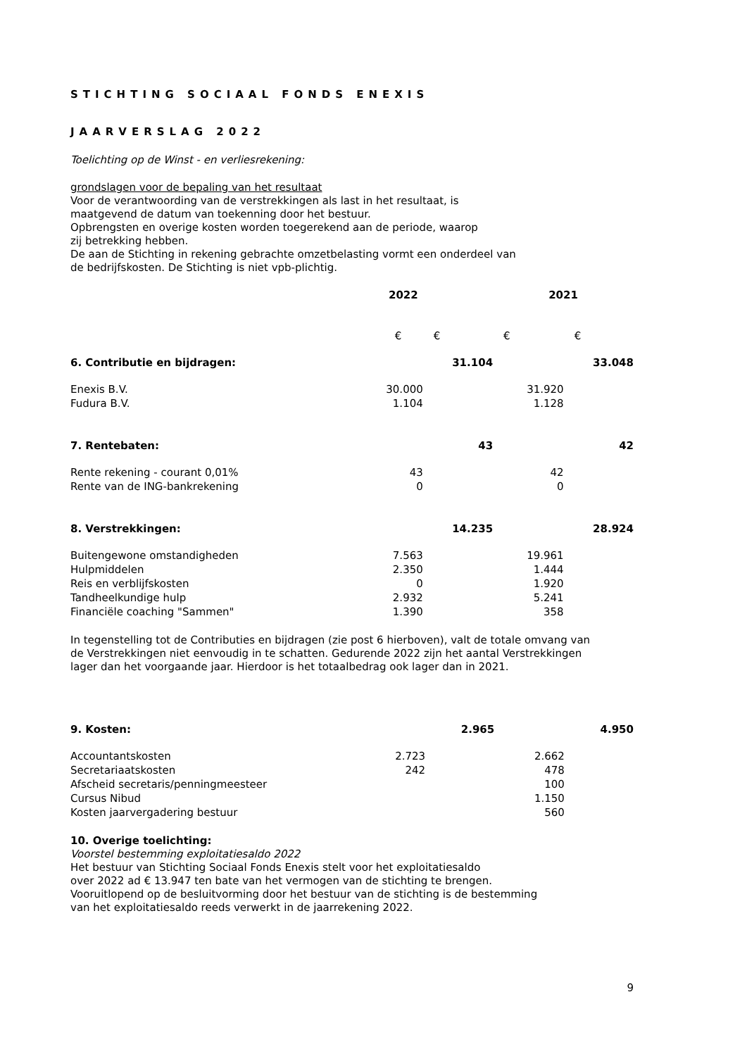STICHTING SOCIAAL FONDS ENEXIS
JAARVERSLAG 2022
Toelichting op de Winst - en verliesrekening:
grondslagen voor de bepaling van het resultaat
Voor de verantwoording van de verstrekkingen als last in het resultaat, is
maatgevend de datum van toekenning door het bestuur.
Opbrengsten en overige kosten worden toegerekend aan de periode, waarop
zij betrekking hebben.
De aan de Stichting in rekening gebrachte omzetbelasting vormt een onderdeel van
de bedrijfskosten. De Stichting is niet vpb-plichtig.
| | 2022 | | 2021 | |
| | € | € | € | € |
| 6. Contributie en bijdragen: | | 31.104 | | 33.048 |
| Enexis B.V. | 30.000 | | 31.920 | |
| Fudura B.V. | 1.104 | | 1.128 | |
| 7. Rentebaten: | | 43 | | 42 |
| Rente rekening - courant 0,01% | 43 | | 42 | |
| Rente van de ING-bankrekening | 0 | | 0 | |
| 8. Verstrekkingen: | | 14.235 | | 28.924 |
| Buitengewone omstandigheden | 7.563 | | 19.961 | |
| Hulpmiddelen | 2.350 | | 1.444 | |
| Reis en verblijfskosten | 0 | | 1.920 | |
| Tandheelkundige hulp | 2.932 | | 5.241 | |
| Financiële coaching "Sammen" | 1.390 | | 358 | |
In tegenstelling tot de Contributies en bijdragen (zie post 6 hierboven), valt de totale omvang van
de Verstrekkingen niet eenvoudig in te schatten. Gedurende 2022 zijn het aantal Verstrekkingen
lager dan het voorgaande jaar. Hierdoor is het totaalbedrag ook lager dan in 2021.
| 9. Kosten: | | 2.965 | | 4.950 |
| Accountantskosten | 2.723 | | 2.662 | |
| Secretariaatskosten | 242 | | 478 | |
| Afscheid secretaris/penningmeesteer | | | 100 | |
| Cursus Nibud | | | 1.150 | |
| Kosten jaarvergadering bestuur | | | 560 | |
10. Overige toelichting:
Voorstel bestemming exploitatiesaldo 2022
Het bestuur van Stichting Sociaal Fonds Enexis stelt voor het exploitatiesaldo
over 2022 ad € 13.947 ten bate van het vermogen van de stichting te brengen.
Vooruitlopend op de besluitvorming door het bestuur van de stichting is de bestemming
van het exploitatiesaldo reeds verwerkt in de jaarrekening 2022.
9